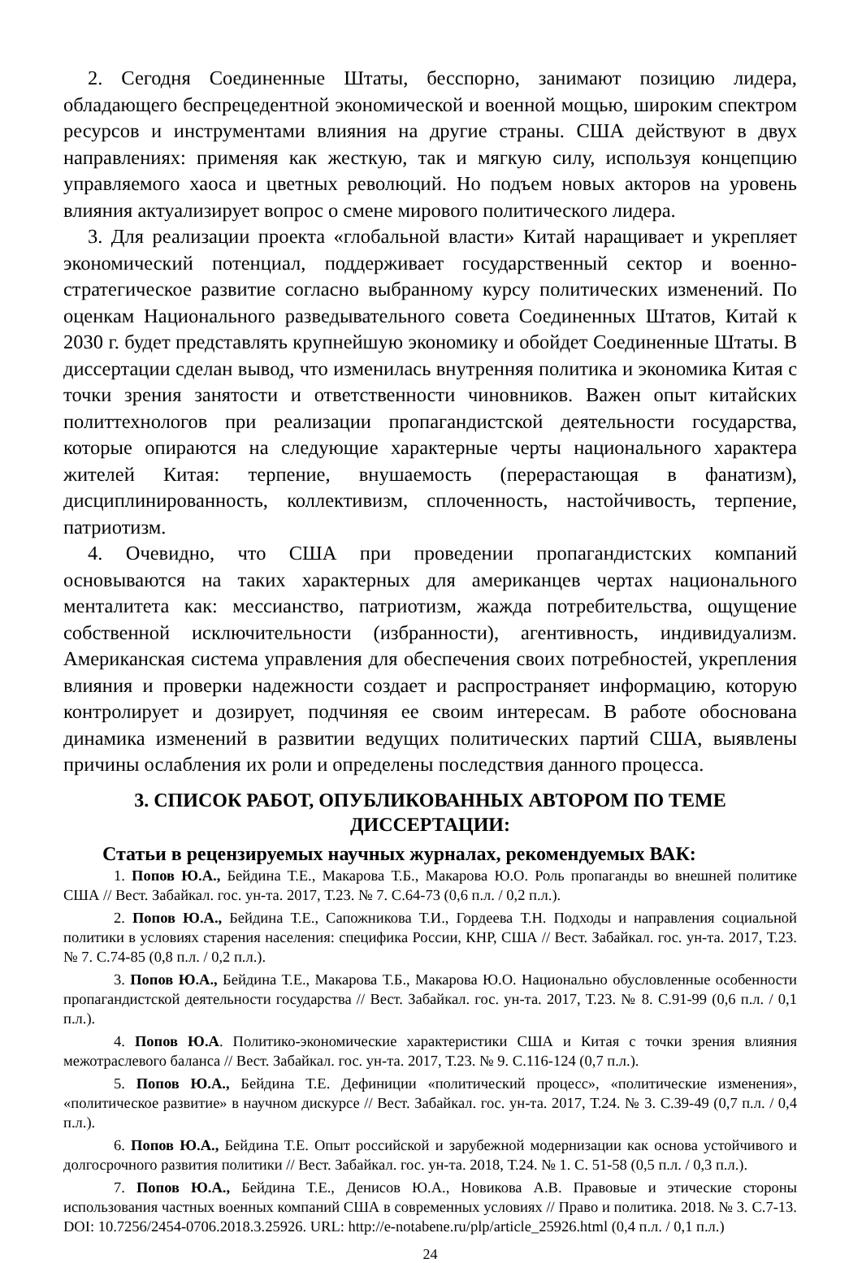2. Сегодня Соединенные Штаты, бесспорно, занимают позицию лидера, обладающего беспрецедентной экономической и военной мощью, широким спектром ресурсов и инструментами влияния на другие страны. США действуют в двух направлениях: применяя как жесткую, так и мягкую силу, используя концепцию управляемого хаоса и цветных революций. Но подъем новых акторов на уровень влияния актуализирует вопрос о смене мирового политического лидера.
3. Для реализации проекта «глобальной власти» Китай наращивает и укрепляет экономический потенциал, поддерживает государственный сектор и военно-стратегическое развитие согласно выбранному курсу политических изменений. По оценкам Национального разведывательного совета Соединенных Штатов, Китай к 2030 г. будет представлять крупнейшую экономику и обойдет Соединенные Штаты. В диссертации сделан вывод, что изменилась внутренняя политика и экономика Китая с точки зрения занятости и ответственности чиновников. Важен опыт китайских политтехнологов при реализации пропагандистской деятельности государства, которые опираются на следующие характерные черты национального характера жителей Китая: терпение, внушаемость (перерастающая в фанатизм), дисциплинированность, коллективизм, сплоченность, настойчивость, терпение, патриотизм.
4. Очевидно, что США при проведении пропагандистских компаний основываются на таких характерных для американцев чертах национального менталитета как: мессианство, патриотизм, жажда потребительства, ощущение собственной исключительности (избранности), агентивность, индивидуализм. Американская система управления для обеспечения своих потребностей, укрепления влияния и проверки надежности создает и распространяет информацию, которую контролирует и дозирует, подчиняя ее своим интересам. В работе обоснована динамика изменений в развитии ведущих политических партий США, выявлены причины ослабления их роли и определены последствия данного процесса.
3. СПИСОК РАБОТ, ОПУБЛИКОВАННЫХ АВТОРОМ ПО ТЕМЕ
ДИССЕРТАЦИИ:
Статьи в рецензируемых научных журналах, рекомендуемых ВАК:
1. Попов Ю.А., Бейдина Т.Е., Макарова Т.Б., Макарова Ю.О. Роль пропаганды во внешней политике США // Вест. Забайкал. гос. ун-та. 2017, Т.23. № 7. С.64-73 (0,6 п.л. / 0,2 п.л.).
2. Попов Ю.А., Бейдина Т.Е., Сапожникова Т.И., Гордеева Т.Н. Подходы и направления социальной политики в условиях старения населения: специфика России, КНР, США // Вест. Забайкал. гос. ун-та. 2017, Т.23. № 7. С.74-85 (0,8 п.л. / 0,2 п.л.).
3. Попов Ю.А., Бейдина Т.Е., Макарова Т.Б., Макарова Ю.О. Национально обусловленные особенности пропагандистской деятельности государства // Вест. Забайкал. гос. ун-та. 2017, Т.23. № 8. С.91-99 (0,6 п.л. / 0,1 п.л.).
4. Попов Ю.А. Политико-экономические характеристики США и Китая с точки зрения влияния межотраслевого баланса // Вест. Забайкал. гос. ун-та. 2017, Т.23. № 9. С.116-124 (0,7 п.л.).
5. Попов Ю.А., Бейдина Т.Е. Дефиниции «политический процесс», «политические изменения», «политическое развитие» в научном дискурсе // Вест. Забайкал. гос. ун-та. 2017, Т.24. № 3. С.39-49 (0,7 п.л. / 0,4 п.л.).
6. Попов Ю.А., Бейдина Т.Е. Опыт российской и зарубежной модернизации как основа устойчивого и долгосрочного развития политики // Вест. Забайкал. гос. ун-та. 2018, Т.24. № 1. С. 51-58 (0,5 п.л. / 0,3 п.л.).
7. Попов Ю.А., Бейдина Т.Е., Денисов Ю.А., Новикова А.В. Правовые и этические стороны использования частных военных компаний США в современных условиях // Право и политика. 2018. № 3. С.7-13. DOI: 10.7256/2454-0706.2018.3.25926. URL: http://e-notabene.ru/plp/article_25926.html (0,4 п.л. / 0,1 п.л.)
24